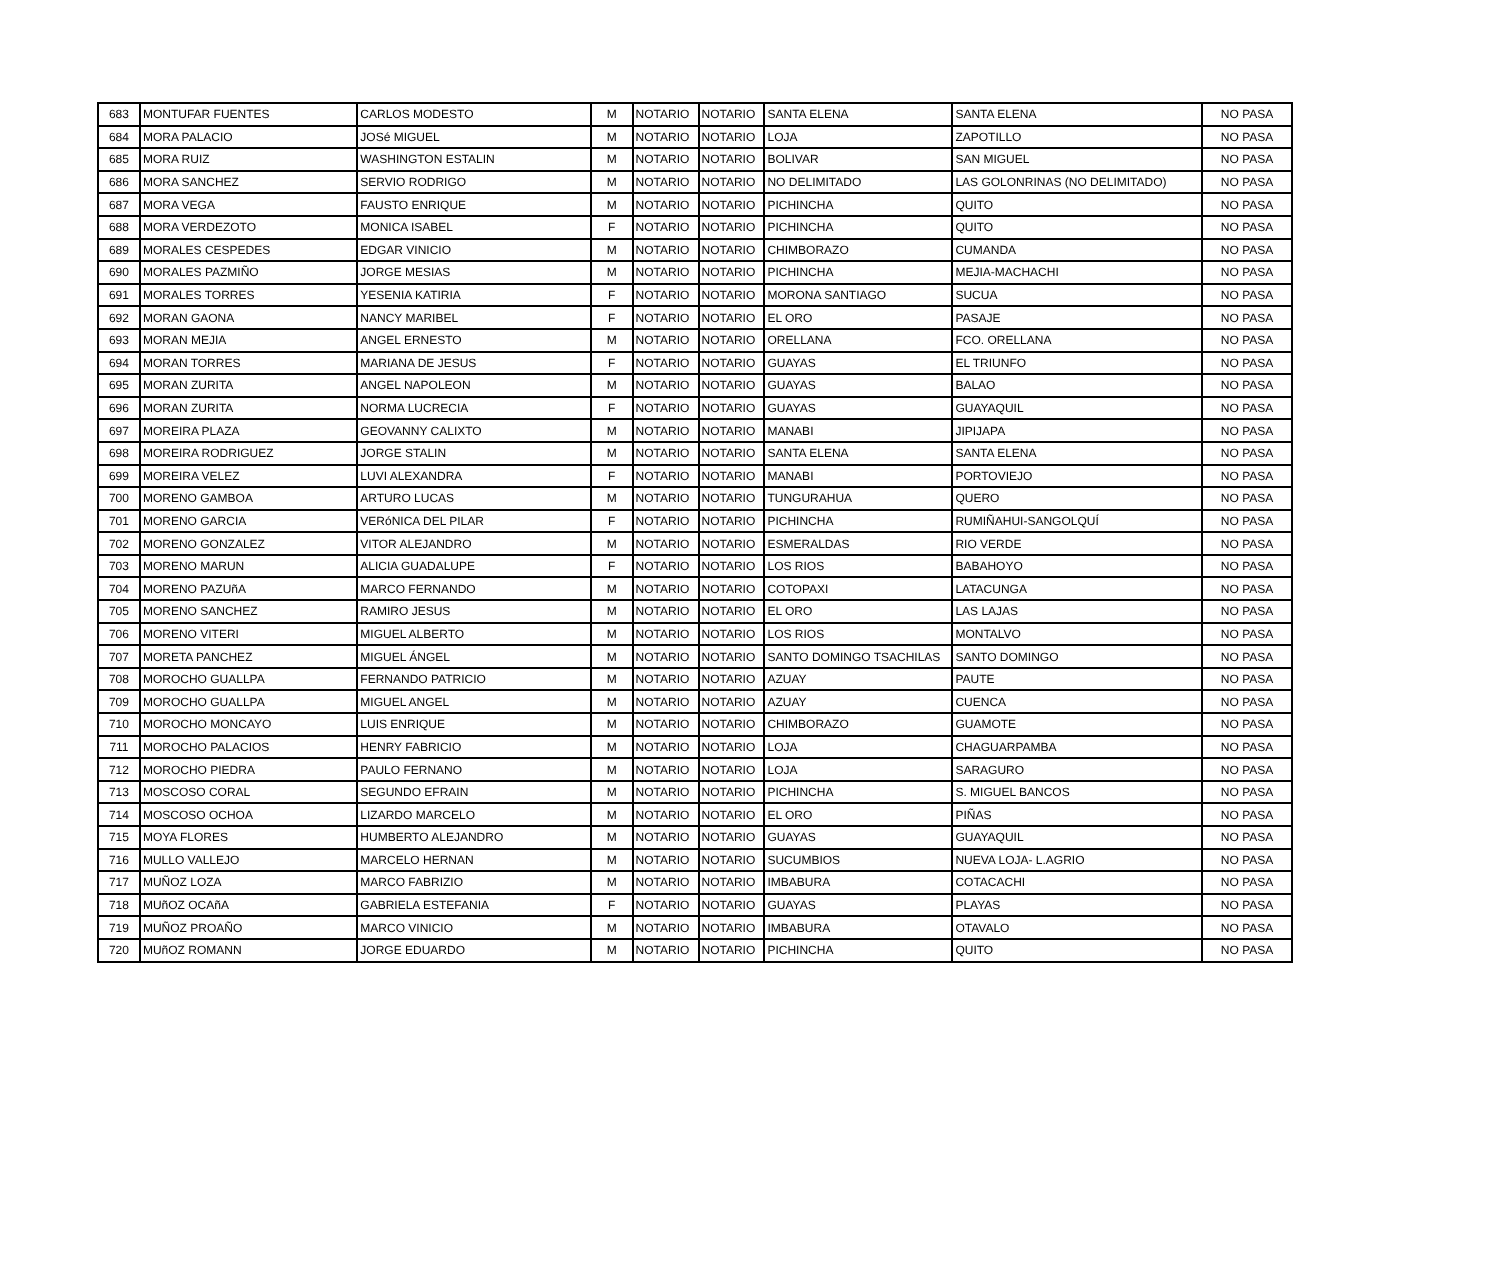| 683 | MONTUFAR FUENTES | CARLOS MODESTO | M | NOTARIO | NOTARIO | SANTA ELENA | SANTA ELENA | NO PASA |
| 684 | MORA PALACIO | JOSé MIGUEL | M | NOTARIO | NOTARIO | LOJA | ZAPOTILLO | NO PASA |
| 685 | MORA RUIZ | WASHINGTON ESTALIN | M | NOTARIO | NOTARIO | BOLIVAR | SAN MIGUEL | NO PASA |
| 686 | MORA SANCHEZ | SERVIO RODRIGO | M | NOTARIO | NOTARIO | NO DELIMITADO | LAS GOLONRINAS (NO DELIMITADO) | NO PASA |
| 687 | MORA VEGA | FAUSTO ENRIQUE | M | NOTARIO | NOTARIO | PICHINCHA | QUITO | NO PASA |
| 688 | MORA VERDEZOTO | MONICA ISABEL | F | NOTARIO | NOTARIO | PICHINCHA | QUITO | NO PASA |
| 689 | MORALES CESPEDES | EDGAR VINICIO | M | NOTARIO | NOTARIO | CHIMBORAZO | CUMANDA | NO PASA |
| 690 | MORALES PAZMIÑO | JORGE MESIAS | M | NOTARIO | NOTARIO | PICHINCHA | MEJIA-MACHACHI | NO PASA |
| 691 | MORALES TORRES | YESENIA KATIRIA | F | NOTARIO | NOTARIO | MORONA SANTIAGO | SUCUA | NO PASA |
| 692 | MORAN GAONA | NANCY MARIBEL | F | NOTARIO | NOTARIO | EL ORO | PASAJE | NO PASA |
| 693 | MORAN MEJIA | ANGEL ERNESTO | M | NOTARIO | NOTARIO | ORELLANA | FCO. ORELLANA | NO PASA |
| 694 | MORAN TORRES | MARIANA DE JESUS | F | NOTARIO | NOTARIO | GUAYAS | EL TRIUNFO | NO PASA |
| 695 | MORAN ZURITA | ANGEL NAPOLEON | M | NOTARIO | NOTARIO | GUAYAS | BALAO | NO PASA |
| 696 | MORAN ZURITA | NORMA LUCRECIA | F | NOTARIO | NOTARIO | GUAYAS | GUAYAQUIL | NO PASA |
| 697 | MOREIRA PLAZA | GEOVANNY CALIXTO | M | NOTARIO | NOTARIO | MANABI | JIPIJAPA | NO PASA |
| 698 | MOREIRA RODRIGUEZ | JORGE STALIN | M | NOTARIO | NOTARIO | SANTA ELENA | SANTA ELENA | NO PASA |
| 699 | MOREIRA VELEZ | LUVI ALEXANDRA | F | NOTARIO | NOTARIO | MANABI | PORTOVIEJO | NO PASA |
| 700 | MORENO GAMBOA | ARTURO LUCAS | M | NOTARIO | NOTARIO | TUNGURAHUA | QUERO | NO PASA |
| 701 | MORENO GARCIA | VERóNICA DEL PILAR | F | NOTARIO | NOTARIO | PICHINCHA | RUMIÑAHUI-SANGOLQUÍ | NO PASA |
| 702 | MORENO GONZALEZ | VITOR ALEJANDRO | M | NOTARIO | NOTARIO | ESMERALDAS | RIO VERDE | NO PASA |
| 703 | MORENO MARUN | ALICIA GUADALUPE | F | NOTARIO | NOTARIO | LOS RIOS | BABAHOYO | NO PASA |
| 704 | MORENO PAZUñA | MARCO FERNANDO | M | NOTARIO | NOTARIO | COTOPAXI | LATACUNGA | NO PASA |
| 705 | MORENO SANCHEZ | RAMIRO JESUS | M | NOTARIO | NOTARIO | EL ORO | LAS LAJAS | NO PASA |
| 706 | MORENO VITERI | MIGUEL ALBERTO | M | NOTARIO | NOTARIO | LOS RIOS | MONTALVO | NO PASA |
| 707 | MORETA PANCHEZ | MIGUEL ÁNGEL | M | NOTARIO | NOTARIO | SANTO DOMINGO TSACHILAS | SANTO DOMINGO | NO PASA |
| 708 | MOROCHO GUALLPA | FERNANDO PATRICIO | M | NOTARIO | NOTARIO | AZUAY | PAUTE | NO PASA |
| 709 | MOROCHO GUALLPA | MIGUEL ANGEL | M | NOTARIO | NOTARIO | AZUAY | CUENCA | NO PASA |
| 710 | MOROCHO MONCAYO | LUIS ENRIQUE | M | NOTARIO | NOTARIO | CHIMBORAZO | GUAMOTE | NO PASA |
| 711 | MOROCHO PALACIOS | HENRY FABRICIO | M | NOTARIO | NOTARIO | LOJA | CHAGUARPAMBA | NO PASA |
| 712 | MOROCHO PIEDRA | PAULO FERNANO | M | NOTARIO | NOTARIO | LOJA | SARAGURO | NO PASA |
| 713 | MOSCOSO CORAL | SEGUNDO EFRAIN | M | NOTARIO | NOTARIO | PICHINCHA | S. MIGUEL BANCOS | NO PASA |
| 714 | MOSCOSO OCHOA | LIZARDO MARCELO | M | NOTARIO | NOTARIO | EL ORO | PIÑAS | NO PASA |
| 715 | MOYA FLORES | HUMBERTO ALEJANDRO | M | NOTARIO | NOTARIO | GUAYAS | GUAYAQUIL | NO PASA |
| 716 | MULLO VALLEJO | MARCELO HERNAN | M | NOTARIO | NOTARIO | SUCUMBIOS | NUEVA LOJA- L.AGRIO | NO PASA |
| 717 | MUÑOZ LOZA | MARCO FABRIZIO | M | NOTARIO | NOTARIO | IMBABURA | COTACACHI | NO PASA |
| 718 | MUñOZ OCAñA | GABRIELA ESTEFANIA | F | NOTARIO | NOTARIO | GUAYAS | PLAYAS | NO PASA |
| 719 | MUÑOZ PROAÑO | MARCO VINICIO | M | NOTARIO | NOTARIO | IMBABURA | OTAVALO | NO PASA |
| 720 | MUñOZ ROMANN | JORGE EDUARDO | M | NOTARIO | NOTARIO | PICHINCHA | QUITO | NO PASA |